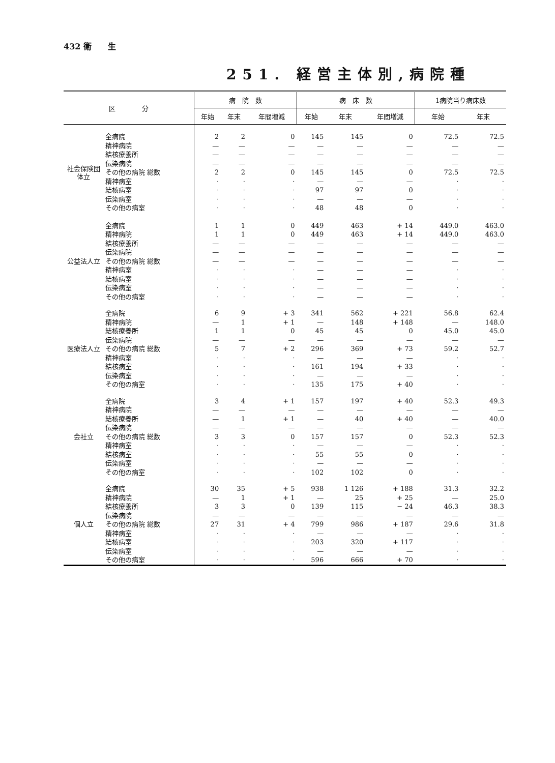432 衛　　生
251. 経営主体別,病院種
| 区 分 | | 病 院 数 | | | 病 床 数 | | | 1病院当り病床数 | |
| --- | --- | --- | --- | --- | --- | --- | --- | --- | --- |
| | | 年始 | 年末 | 年間増減 | 年始 | 年末 | 年間増減 | 年始 | 年末 |
| 社会保険団体立 | 全病院 | 2 | 2 | 0 | 145 | 145 | 0 | 72.5 | 72.5 |
| | 精神病院 | — | — | — | — | — | — | — | — |
| | 結核療養所 | — | — | — | — | — | — | — | — |
| | 伝染病院 | — | — | — | — | — | — | — | — |
| | その他の病院 総数 | 2 | 2 | 0 | 145 | 145 | 0 | 72.5 | 72.5 |
| | 精神病室 | · | · | · | — | — | — | · | · |
| | 結核病室 | · | · | · | 97 | 97 | 0 | · | · |
| | 伝染病室 | · | · | · | — | — | — | · | · |
| | その他の病室 | · | · | · | 48 | 48 | 0 | · | · |
| 公益法人立 | 全病院 | 1 | 1 | 0 | 449 | 463 | + 14 | 449.0 | 463.0 |
| | 精神病院 | 1 | 1 | 0 | 449 | 463 | + 14 | 449.0 | 463.0 |
| | 結核療養所 | — | — | — | — | — | — | — | — |
| | 伝染病院 | — | — | — | — | — | — | — | — |
| | その他の病院 総数 | — | — | — | — | — | — | — | — |
| | 精神病室 | · | · | · | — | — | — | · | · |
| | 結核病室 | · | · | · | — | — | — | · | · |
| | 伝染病室 | · | · | · | — | — | — | · | · |
| | その他の病室 | · | · | · | — | — | — | · | · |
| 医療法人立 | 全病院 | 6 | 9 | + 3 | 341 | 562 | + 221 | 56.8 | 62.4 |
| | 精神病院 | — | 1 | + 1 | — | 148 | + 148 | — | 148.0 |
| | 結核療養所 | 1 | 1 | 0 | 45 | 45 | 0 | 45.0 | 45.0 |
| | 伝染病院 | — | — | — | — | — | — | — | — |
| | その他の病院 総数 | 5 | 7 | + 2 | 296 | 369 | + 73 | 59.2 | 52.7 |
| | 精神病室 | · | · | · | — | — | — | · | · |
| | 結核病室 | · | · | · | 161 | 194 | + 33 | · | · |
| | 伝染病室 | · | · | · | — | — | — | · | · |
| | その他の病室 | · | · | · | 135 | 175 | + 40 | · | · |
| 会社立 | 全病院 | 3 | 4 | + 1 | 157 | 197 | + 40 | 52.3 | 49.3 |
| | 精神病院 | — | — | — | — | — | — | — | — |
| | 結核療養所 | — | 1 | + 1 | — | 40 | + 40 | — | 40.0 |
| | 伝染病院 | — | — | — | — | — | — | — | — |
| | その他の病院 総数 | 3 | 3 | 0 | 157 | 157 | 0 | 52.3 | 52.3 |
| | 精神病室 | · | · | · | — | — | — | · | · |
| | 結核病室 | · | · | · | 55 | 55 | 0 | · | · |
| | 伝染病室 | · | · | · | — | — | — | · | · |
| | その他の病室 | · | · | · | 102 | 102 | 0 | · | · |
| 個人立 | 全病院 | 30 | 35 | + 5 | 938 | 1 126 | + 188 | 31.3 | 32.2 |
| | 精神病院 | — | 1 | + 1 | — | 25 | + 25 | — | 25.0 |
| | 結核療養所 | 3 | 3 | 0 | 139 | 115 | − 24 | 46.3 | 38.3 |
| | 伝染病院 | — | — | — | — | — | — | — | — |
| | その他の病院 総数 | 27 | 31 | + 4 | 799 | 986 | + 187 | 29.6 | 31.8 |
| | 精神病室 | · | · | · | — | — | — | · | · |
| | 結核病室 | · | · | · | 203 | 320 | + 117 | · | · |
| | 伝染病室 | · | · | · | — | — | — | · | · |
| | その他の病室 | · | · | · | 596 | 666 | + 70 | · | · |